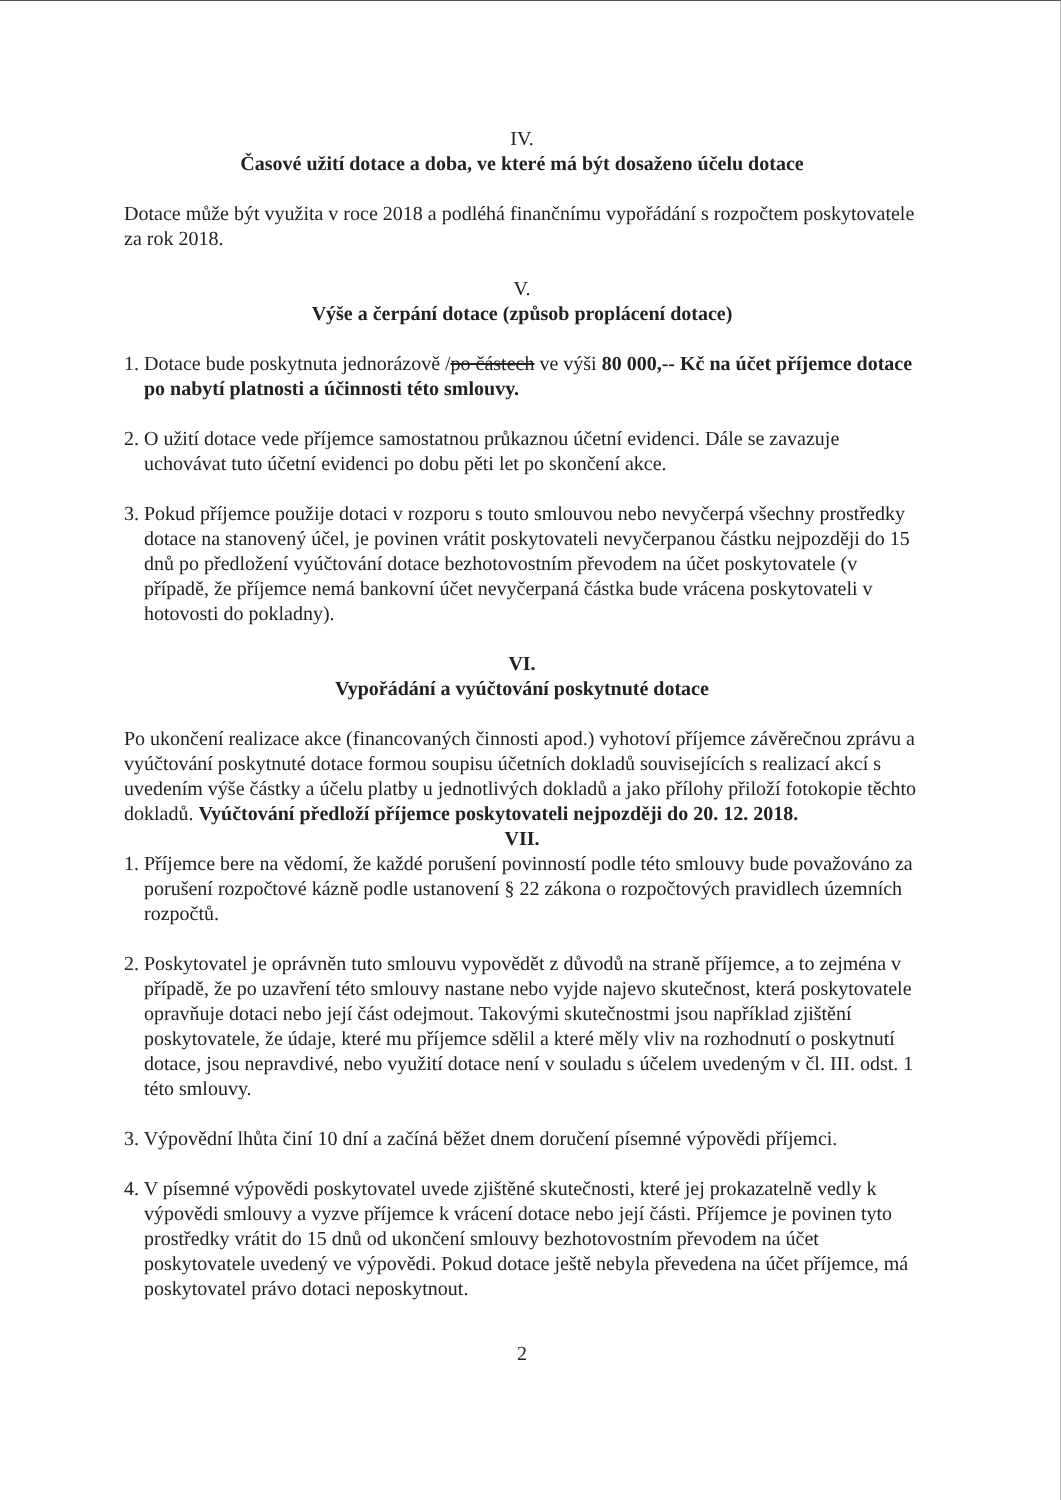IV.
Časové užití dotace a doba, ve které má být dosaženo účelu dotace
Dotace může být využita v roce 2018 a podléhá finančnímu vypořádání s rozpočtem poskytovatele za rok 2018.
V.
Výše a čerpání dotace (způsob proplácení dotace)
1. Dotace bude poskytnuta jednorázově /po částech ve výši 80 000,-- Kč na účet příjemce dotace po nabytí platnosti a účinnosti této smlouvy.
2. O užití dotace vede příjemce samostatnou průkaznou účetní evidenci. Dále se zavazuje uchovávat tuto účetní evidenci po dobu pěti let po skončení akce.
3. Pokud příjemce použije dotaci v rozporu s touto smlouvou nebo nevyčerpá všechny prostředky dotace na stanovený účel, je povinen vrátit poskytovateli nevyčerpanou částku nejpozději do 15 dnů po předložení vyúčtování dotace bezhotovostním převodem na účet poskytovatele (v případě, že příjemce nemá bankovní účet nevyčerpaná částka bude vrácena poskytovateli v hotovosti do pokladny).
VI.
Vypořádání a vyúčtování poskytnuté dotace
Po ukončení realizace akce (financovaných činnosti apod.) vyhotoví příjemce závěrečnou zprávu a vyúčtování poskytnuté dotace formou soupisu účetních dokladů souvisejících s realizací akcí s uvedením výše částky a účelu platby u jednotlivých dokladů a jako přílohy přiloží fotokopie těchto dokladů. Vyúčtování předloží příjemce poskytovateli nejpozději do 20. 12. 2018.
VII.
1. Příjemce bere na vědomí, že každé porušení povinností podle této smlouvy bude považováno za porušení rozpočtové kázně podle ustanovení § 22 zákona o rozpočtových pravidlech územních rozpočtů.
2. Poskytovatel je oprávněn tuto smlouvu vypovědět z důvodů na straně příjemce, a to zejména v případě, že po uzavření této smlouvy nastane nebo vyjde najevo skutečnost, která poskytovatele opravňuje dotaci nebo její část odejmout. Takovými skutečnostmi jsou například zjištění poskytovatele, že údaje, které mu příjemce sdělil a které měly vliv na rozhodnutí o poskytnutí dotace, jsou nepravdivé, nebo využití dotace není v souladu s účelem uvedeným v čl. III. odst. 1 této smlouvy.
3. Výpovědní lhůta činí 10 dní a začíná běžet dnem doručení písemné výpovědi příjemci.
4. V písemné výpovědi poskytovatel uvede zjištěné skutečnosti, které jej prokazatelně vedly k výpovědi smlouvy a vyzve příjemce k vrácení dotace nebo její části. Příjemce je povinen tyto prostředky vrátit do 15 dnů od ukončení smlouvy bezhotovostním převodem na účet poskytovatele uvedený ve výpovědi. Pokud dotace ještě nebyla převedena na účet příjemce, má poskytovatel právo dotaci neposkytnout.
2